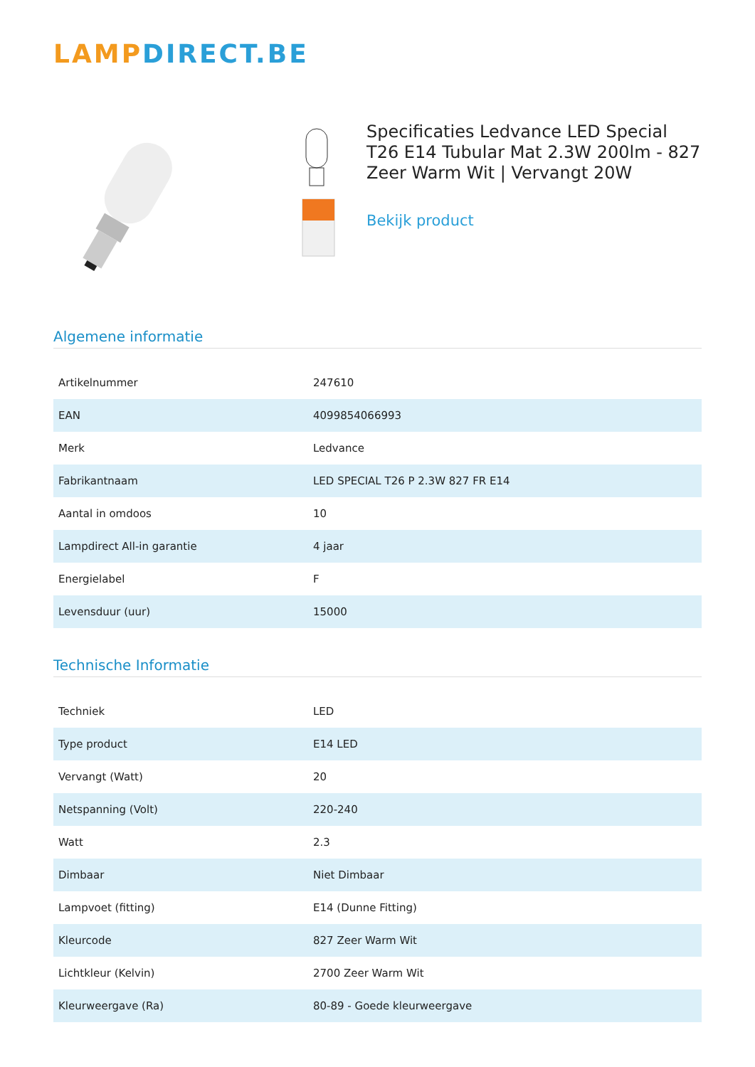LAMP DIRECT.BE
Specificaties Ledvance LED Special T26 E14 Tubular Mat 2.3W 200lm - 827 Zeer Warm Wit | Vervangt 20W
Bekijk product
Algemene informatie
| Artikelnummer | 247610 |
| EAN | 4099854066993 |
| Merk | Ledvance |
| Fabrikantnaam | LED SPECIAL T26 P 2.3W 827 FR E14 |
| Aantal in omdoos | 10 |
| Lampdirect All-in garantie | 4 jaar |
| Energielabel | F |
| Levensduur (uur) | 15000 |
Technische Informatie
| Techniek | LED |
| Type product | E14 LED |
| Vervangt (Watt) | 20 |
| Netspanning (Volt) | 220-240 |
| Watt | 2.3 |
| Dimbaar | Niet Dimbaar |
| Lampvoet (fitting) | E14 (Dunne Fitting) |
| Kleurcode | 827 Zeer Warm Wit |
| Lichtkleur (Kelvin) | 2700 Zeer Warm Wit |
| Kleurweergave (Ra) | 80-89 - Goede kleurweergave |